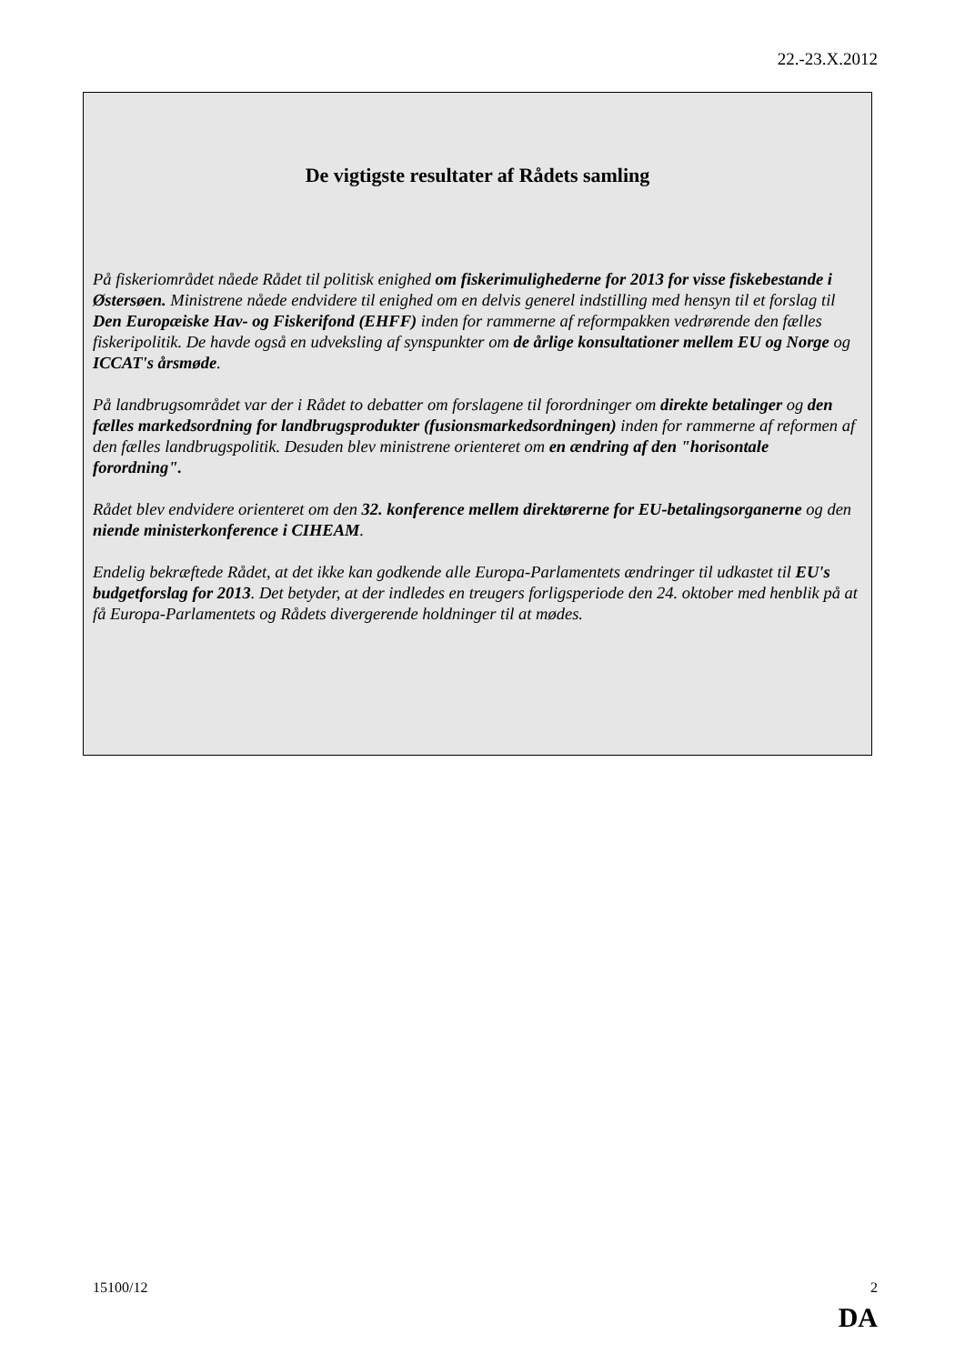22.-23.X.2012
De vigtigste resultater af Rådets samling
På fiskeriområdet nåede Rådet til politisk enighed om fiskerimulighederne for 2013 for visse fiskebestande i Østersøen. Ministrene nåede endvidere til enighed om en delvis generel indstilling med hensyn til et forslag til Den Europæiske Hav- og Fiskerifond (EHFF) inden for rammerne af reformpakken vedrørende den fælles fiskeripolitik. De havde også en udveksling af synspunkter om de årlige konsultationer mellem EU og Norge og ICCAT's årsmøde.
På landbrugsområdet var der i Rådet to debatter om forslagene til forordninger om direkte betalinger og den fælles markedsordning for landbrugsprodukter (fusionsmarkedsordningen) inden for rammerne af reformen af den fælles landbrugspolitik. Desuden blev ministrene orienteret om en ændring af den "horisontale forordning".
Rådet blev endvidere orienteret om den 32. konference mellem direktørerne for EU-betalings­organerne og den niende ministerkonference i CIHEAM.
Endelig bekræftede Rådet, at det ikke kan godkende alle Europa-Parlamentets ændringer til udkastet til EU's budgetforslag for 2013. Det betyder, at der indledes en treugers forligsperiode den 24. oktober med henblik på at få Europa-Parlamentets og Rådets divergerende holdninger til at mødes.
15100/12 2
DA